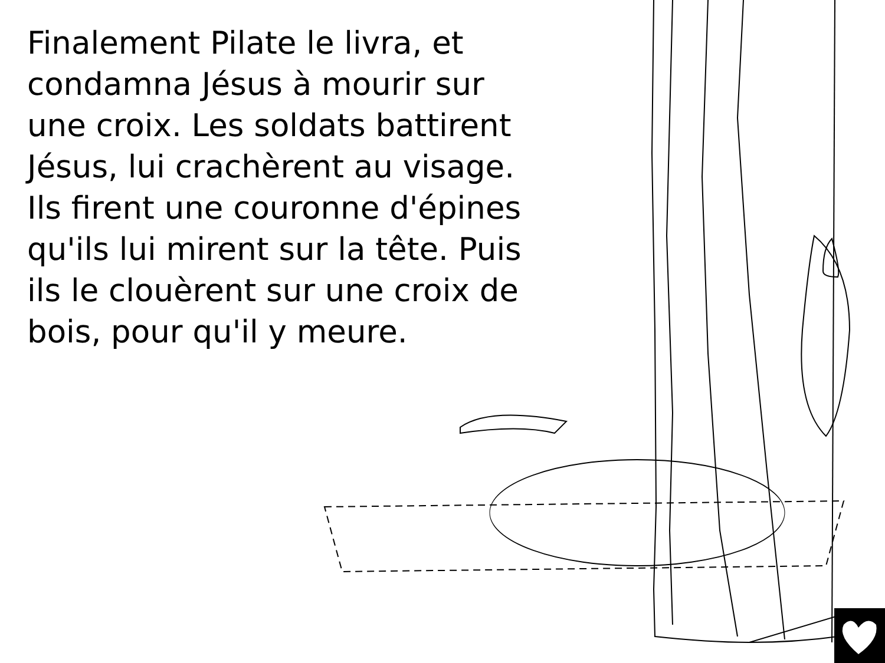Finalement Pilate le livra, et
condamna Jésus à mourir sur
une croix. Les soldats battirent
Jésus, lui crachèrent au visage.
Ils firent une couronne d'épines
qu'ils lui mirent sur la tête. Puis
ils le clouèrent sur une croix de
bois, pour qu'il y meure.